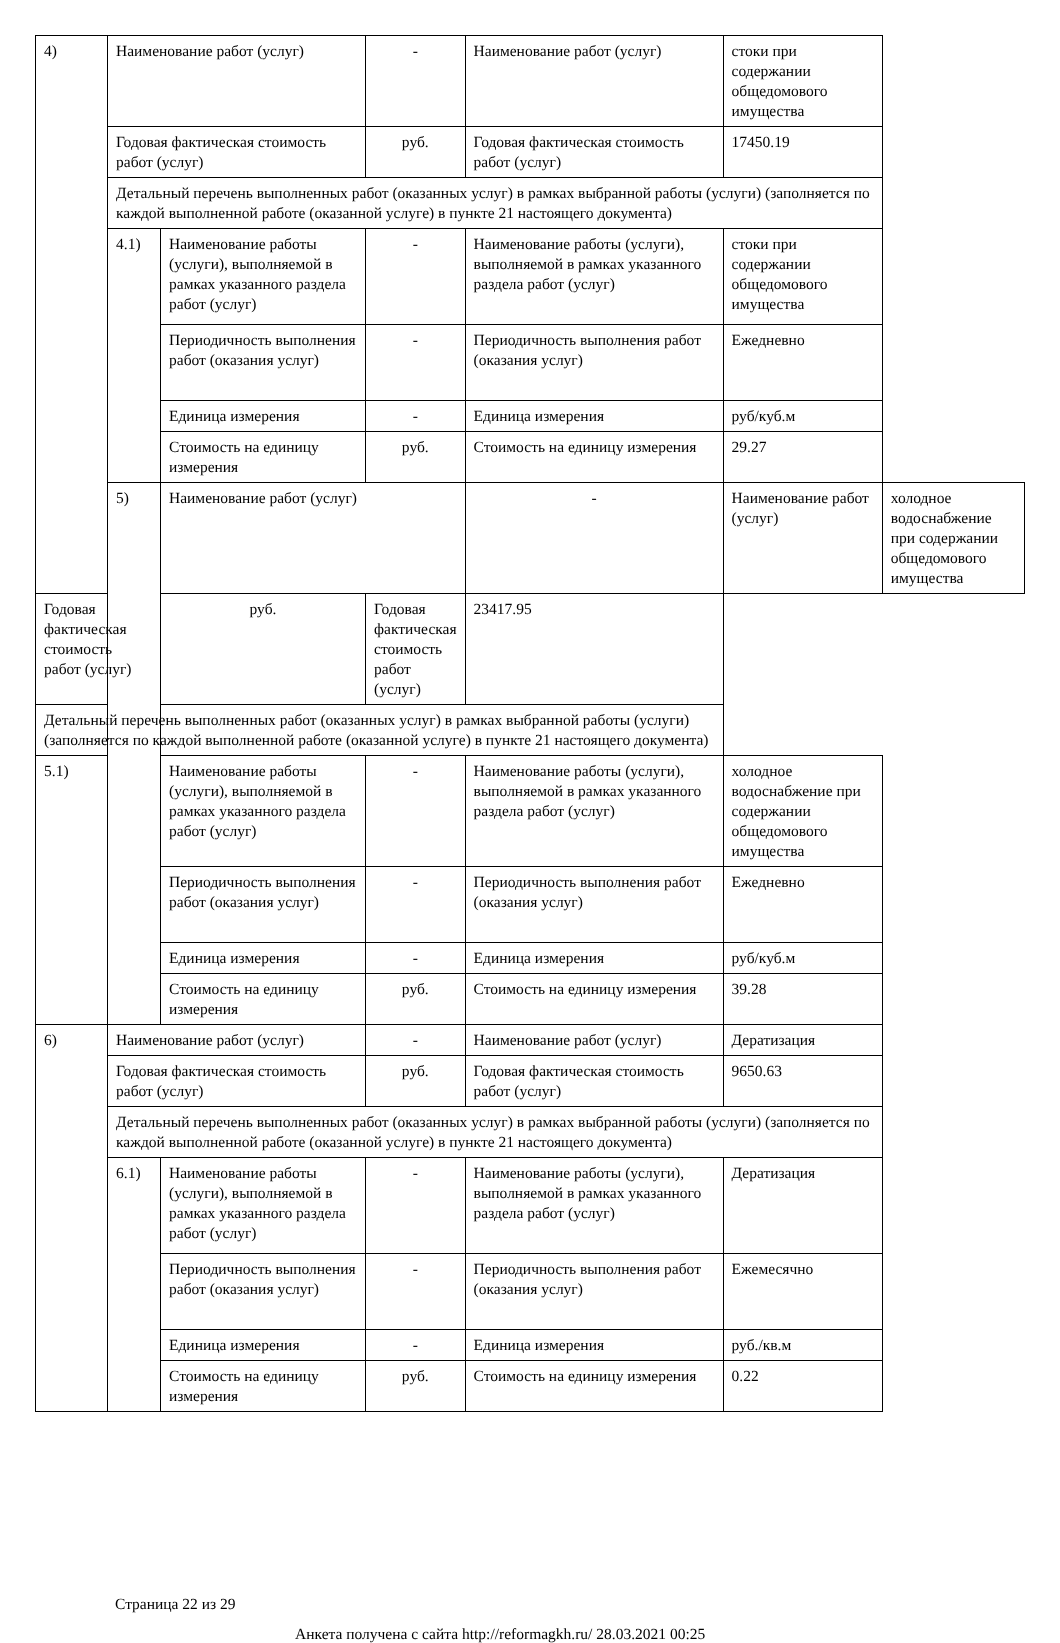| 4) | Наименование работ (услуг) | | - | Наименование работ (услуг) | стоки при содержании общедомового имущества | |
| | Годовая фактическая стоимость работ (услуг) | | руб. | Годовая фактическая стоимость работ (услуг) | 17450.19 | |
| | Детальный перечень выполненных работ (оказанных услуг) в рамках выбранной работы (услуги) (заполняется по каждой выполненной работе (оказанной услуге) в пункте 21 настоящего документа) | | | | | |
| | 4.1) | Наименование работы (услуги), выполняемой в рамках указанного раздела работ (услуг) | - | Наименование работы (услуги), выполняемой в рамках указанного раздела работ (услуг) | стоки при содержании общедомового имущества | |
| | | Периодичность выполнения работ (оказания услуг) | - | Периодичность выполнения работ (оказания услуг) | Ежедневно | |
| | | Единица измерения | - | Единица измерения | руб/куб.м | |
| | | Стоимость на единицу измерения | руб. | Стоимость на единицу измерения | 29.27 | |
| | 5) | Наименование работ (услуг) | | - | Наименование работ (услуг) | холодное водоснабжение при содержании общедомового имущества |
| Годовая фактическая стоимость работ (услуг) | | руб. | Годовая фактическая стоимость работ (услуг) | 23417.95 | | |
| Детальный перечень выполненных работ (оказанных услуг) в рамках выбранной работы (услуги) (заполняется по каждой выполненной работе (оказанной услуге) в пункте 21 настоящего документа) | | | | | | |
| 5.1) | | Наименование работы (услуги), выполняемой в рамках указанного раздела работ (услуг) | - | Наименование работы (услуги), выполняемой в рамках указанного раздела работ (услуг) | холодное водоснабжение при содержании общедомового имущества | |
| | | Периодичность выполнения работ (оказания услуг) | - | Периодичность выполнения работ (оказания услуг) | Ежедневно | |
| | | Единица измерения | - | Единица измерения | руб/куб.м | |
| | | Стоимость на единицу измерения | руб. | Стоимость на единицу измерения | 39.28 | |
| 6) | Наименование работ (услуг) | | - | Наименование работ (услуг) | Дератизация | |
| | Годовая фактическая стоимость работ (услуг) | | руб. | Годовая фактическая стоимость работ (услуг) | 9650.63 | |
| | Детальный перечень выполненных работ (оказанных услуг) в рамках выбранной работы (услуги) (заполняется по каждой выполненной работе (оказанной услуге) в пункте 21 настоящего документа) | | | | | |
| | 6.1) | Наименование работы (услуги), выполняемой в рамках указанного раздела работ (услуг) | - | Наименование работы (услуги), выполняемой в рамках указанного раздела работ (услуг) | Дератизация | |
| | | Периодичность выполнения работ (оказания услуг) | - | Периодичность выполнения работ (оказания услуг) | Ежемесячно | |
| | | Единица измерения | - | Единица измерения | руб./кв.м | |
| | | Стоимость на единицу измерения | руб. | Стоимость на единицу измерения | 0.22 | |
Страница 22 из 29
Анкета получена с сайта http://reformagkh.ru/ 28.03.2021 00:25